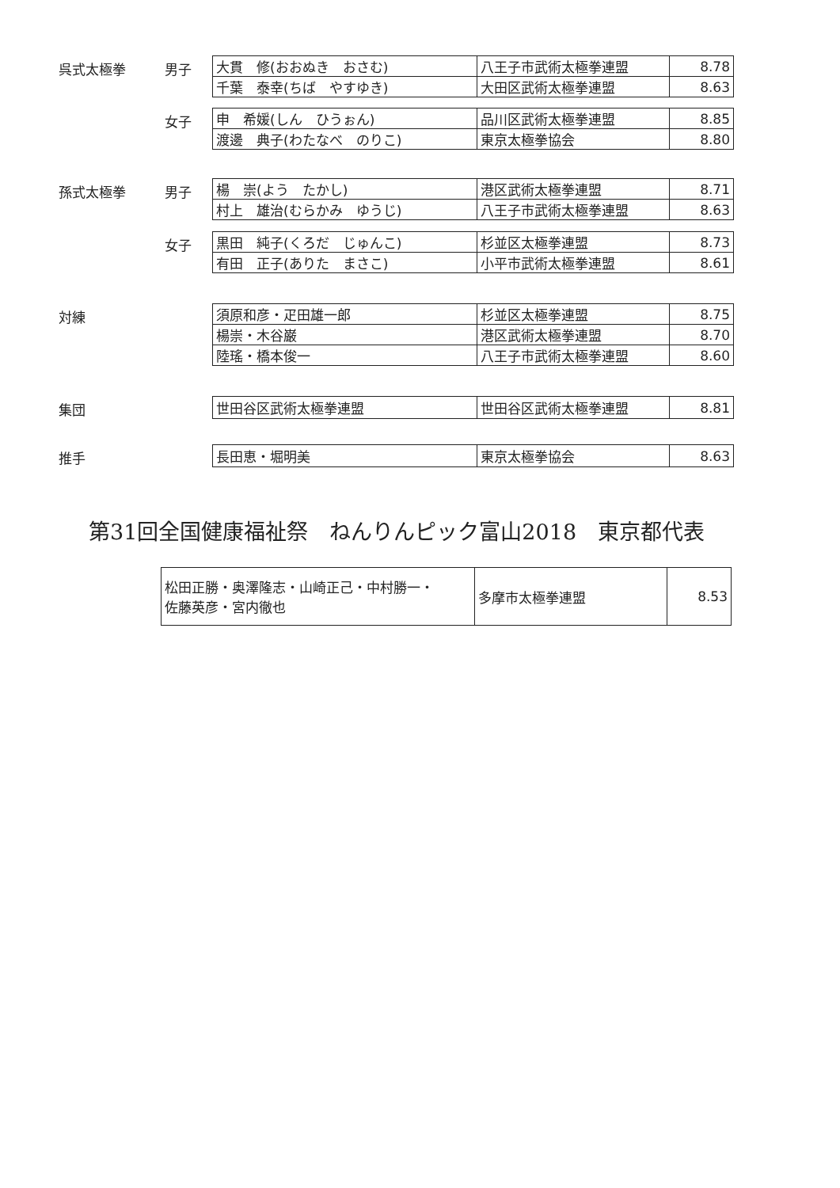呉式太極拳 男子
| 大貫 修(おおぬき おさむ) | 八王子市武術太極拳連盟 | 8.78 |
| 千葉 泰幸(ちば やすゆき) | 大田区武術太極拳連盟 | 8.63 |
女子
| 申 希媛(しん ひうぉん) | 品川区武術太極拳連盟 | 8.85 |
| 渡邊 典子(わたなべ のりこ) | 東京太極拳協会 | 8.80 |
孫式太極拳 男子
| 楊 崇(よう たかし) | 港区武術太極拳連盟 | 8.71 |
| 村上 雄治(むらかみ ゆうじ) | 八王子市武術太極拳連盟 | 8.63 |
女子
| 黒田 純子(くろだ じゅんこ) | 杉並区太極拳連盟 | 8.73 |
| 有田 正子(ありた まさこ) | 小平市武術太極拳連盟 | 8.61 |
対練
| 須原和彦・疋田雄一郎 | 杉並区太極拳連盟 | 8.75 |
| 楊崇・木谷巌 | 港区武術太極拳連盟 | 8.70 |
| 陸瑤・橋本俊一 | 八王子市武術太極拳連盟 | 8.60 |
集団
| 世田谷区武術太極拳連盟 | 世田谷区武術太極拳連盟 | 8.81 |
推手
| 長田恵・堀明美 | 東京太極拳協会 | 8.63 |
第31回全国健康福祉祭　ねんりんピック富山2018　東京都代表
| 松田正勝・奥澤隆志・山崎正己・中村勝一・ 佐藤英彦・宮内徹也 | 多摩市太極拳連盟 | 8.53 |